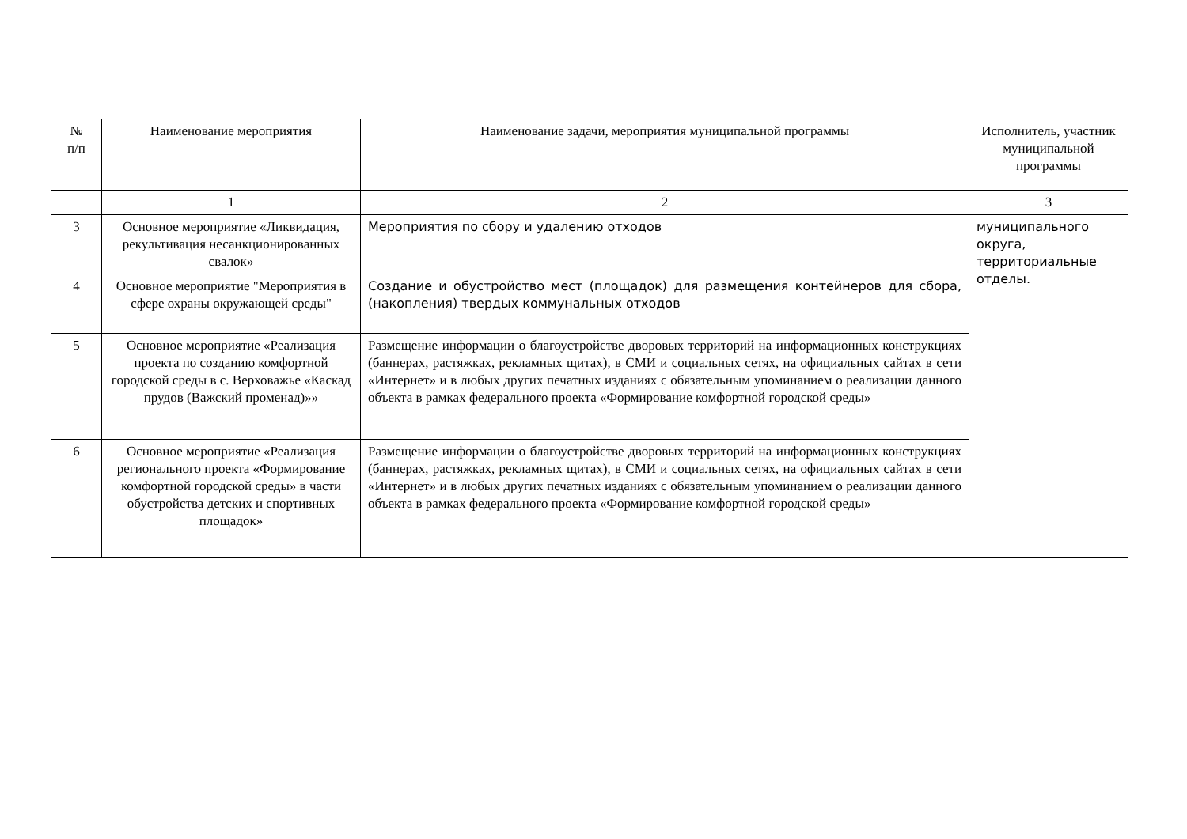| № п/п | Наименование мероприятия | Наименование задачи, мероприятия муниципальной программы | Исполнитель, участник муниципальной программы |
| --- | --- | --- | --- |
| | 1 | 2 | 3 |
| 3 | Основное мероприятие «Ликвидация, рекультивация несанкционированных свалок» | Мероприятия по сбору и удалению отходов | муниципального округа, территориальные отделы. |
| 4 | Основное мероприятие "Мероприятия в сфере охраны окружающей среды" | Создание и обустройство мест (площадок) для размещения контейнеров для сбора, (накопления) твердых коммунальных отходов | |
| 5 | Основное мероприятие «Реализация проекта по созданию комфортной городской среды в с. Верховажье «Каскад прудов (Важский променад)»» | Размещение информации о благоустройстве дворовых территорий на информационных конструкциях (баннерах, растяжках, рекламных щитах), в СМИ и социальных сетях, на официальных сайтах в сети «Интернет» и в любых других печатных изданиях с обязательным упоминанием о реализации данного объекта в рамках федерального проекта «Формирование комфортной городской среды» | |
| 6 | Основное мероприятие «Реализация регионального проекта «Формирование комфортной городской среды» в части обустройства детских и спортивных площадок» | Размещение информации о благоустройстве дворовых территорий на информационных конструкциях (баннерах, растяжках, рекламных щитах), в СМИ и социальных сетях, на официальных сайтах в сети «Интернет» и в любых других печатных изданиях с обязательным упоминанием о реализации данного объекта в рамках федерального проекта «Формирование комфортной городской среды» | |